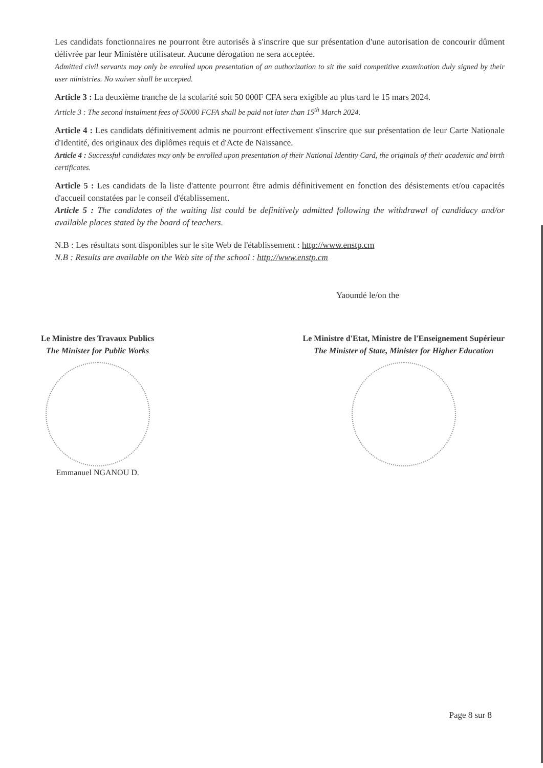Les candidats fonctionnaires ne pourront être autorisés à s'inscrire que sur présentation d'une autorisation de concourir dûment délivrée par leur Ministère utilisateur. Aucune dérogation ne sera acceptée.
Admitted civil servants may only be enrolled upon presentation of an authorization to sit the said competitive examination duly signed by their user ministries. No waiver shall be accepted.
Article 3 : La deuxième tranche de la scolarité soit 50 000F CFA sera exigible au plus tard le 15 mars 2024.
Article 3 : The second instalment fees of 50000 FCFA shall be paid not later than 15<sup>th</sup> March 2024.
Article 4 : Les candidats définitivement admis ne pourront effectivement s'inscrire que sur présentation de leur Carte Nationale d'Identité, des originaux des diplômes requis et d'Acte de Naissance.
Article 4 : Successful candidates may only be enrolled upon presentation of their National Identity Card, the originals of their academic and birth certificates.
Article 5 : Les candidats de la liste d'attente pourront être admis définitivement en fonction des désistements et/ou capacités d'accueil constatées par le conseil d'établissement.
Article 5 : The candidates of the waiting list could be definitively admitted following the withdrawal of candidacy and/or available places stated by the board of teachers.
N.B : Les résultats sont disponibles sur le site Web de l'établissement : http://www.enstp.cm
N.B : Results are available on the Web site of the school : http://www.enstp.cm
Yaoundé le/on the
Le Ministre des Travaux Publics
The Minister for Public Works
Emmanuel NGANOU D.
Le Ministre d'Etat, Ministre de l'Enseignement Supérieur
The Minister of State, Minister for Higher Education
Page 8 sur 8